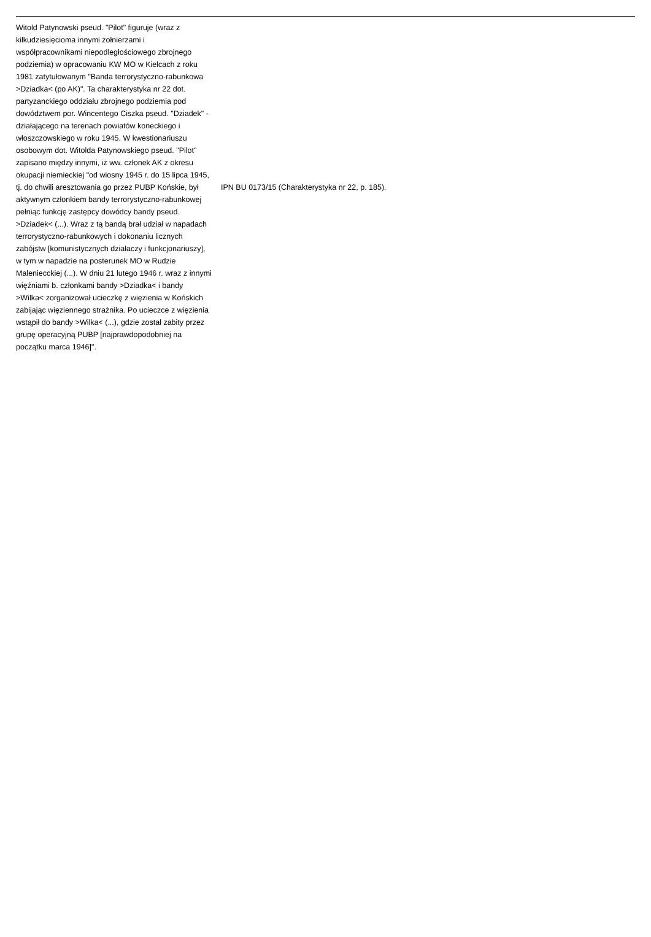| Witold Patynowski pseud. "Pilot" figuruje (wraz z kilkudziesięcioma innymi żołnierzami i współpracownikami niepodległościowego zbrojnego podziemia) w opracowaniu KW MO w Kielcach z roku 1981 zatytułowanym "Banda terrorystyczno-rabunkowa >Dziadka< (po AK)". Ta charakterystyka nr 22 dot. partyzanckiego oddziału zbrojnego podziemia pod dowództwem por. Wincentego Ciszka pseud. "Dziadek" - działającego na terenach powiatów koneckiego i włoszczowskiego w roku 1945. W kwestionariuszu osobowym dot. Witolda Patynowskiego pseud. "Pilot" zapisano między innymi, iż ww. członek AK z okresu okupacji niemieckiej "od wiosny 1945 r. do 15 lipca 1945, tj. do chwili aresztowania go przez PUBP Końskie, był aktywnym członkiem bandy terrorystyczno-rabunkowej pełniąc funkcję zastępcy dowódcy bandy pseud. >Dziadek< (...). Wraz z tą bandą brał udział w napadach terrorystyczno-rabunkowych i dokonaniu licznych zabójstw [komunistycznych działaczy i funkcjonariuszy], w tym w napadzie na posterunek MO w Rudzie Maleniecckiej (...). W dniu 21 lutego 1946 r. wraz z innymi więźniami b. członkami bandy >Dziadka< i bandy >Wilka< zorganizował ucieczkę z więzienia w Końskich zabijając więziennego strażnika. Po ucieczce z więzienia wstąpił do bandy >Wilka< (...), gdzie został zabity przez grupę operacyjną PUBP [najprawdopodobniej na początku marca 1946]". | IPN BU 0173/15 (Charakterystyka nr 22, p. 185). |